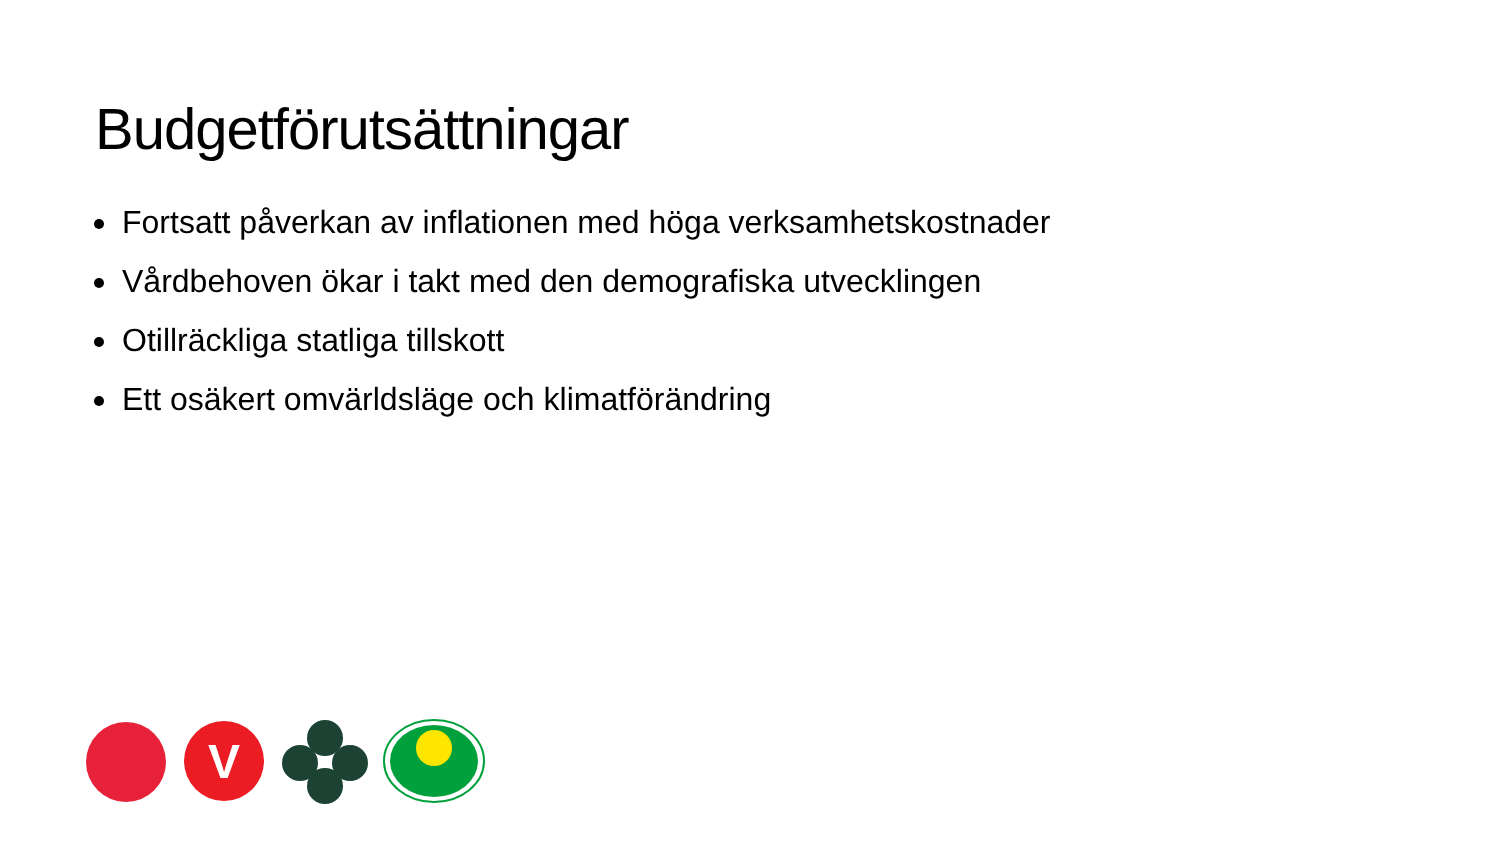Budgetförutsättningar
Fortsatt påverkan av inflationen med höga verksamhetskostnader
Vårdbehoven ökar i takt med den demografiska utvecklingen
Otillräckliga statliga tillskott
Ett osäkert omvärldsläge och klimatförändring
V